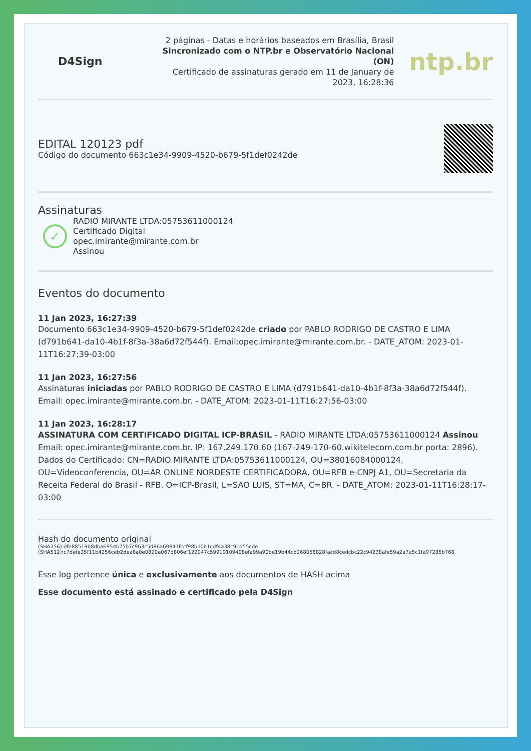D4Sign
2 páginas - Datas e horários baseados em Brasília, Brasil
Sincronizado com o NTP.br e Observatório Nacional (ON)
Certificado de assinaturas gerado em 11 de January de 2023, 16:28:36
ntp.br
EDITAL 120123 pdf
Código do documento 663c1e34-9909-4520-b679-5f1def0242de
Assinaturas
✓
RADIO MIRANTE LTDA:05753611000124
Certificado Digital
opec.imirante@mirante.com.br
Assinou
Eventos do documento
11 Jan 2023, 16:27:39
Documento 663c1e34-9909-4520-b679-5f1def0242de criado por PABLO RODRIGO DE CASTRO E LIMA (d791b641-da10-4b1f-8f3a-38a6d72f544f). Email:opec.imirante@mirante.com.br. - DATE_ATOM: 2023-01-11T16:27:39-03:00
11 Jan 2023, 16:27:56
Assinaturas iniciadas por PABLO RODRIGO DE CASTRO E LIMA (d791b641-da10-4b1f-8f3a-38a6d72f544f). Email: opec.imirante@mirante.com.br. - DATE_ATOM: 2023-01-11T16:27:56-03:00
11 Jan 2023, 16:28:17
ASSINATURA COM CERTIFICADO DIGITAL ICP-BRASIL - RADIO MIRANTE LTDA:05753611000124 Assinou Email: opec.imirante@mirante.com.br. IP: 167.249.170.60 (167-249-170-60.wikitelecom.com.br porta: 2896). Dados do Certificado: CN=RADIO MIRANTE LTDA:05753611000124, OU=38016084000124, OU=Videoconferencia, OU=AR ONLINE NORDESTE CERTIFICADORA, OU=RFB e-CNPJ A1, OU=Secretaria da Receita Federal do Brasil - RFB, O=ICP-Brasil, L=SAO LUIS, ST=MA, C=BR. - DATE_ATOM: 2023-01-11T16:28:17-03:00
Hash do documento original
(SHA256):dfe88519b8dba6954b75b7c963c5d86a69841fccf98bd0b1cdf4a38c91d55cde
(SHA512):c7defe35f11b4256ceb2dea6a0e0820a067d806ef122047c59919109408efa99a90be19b44cb268058828facd8cedcbc22c94238afe59a2a7a5c1fa97285b768
Esse log pertence única e exclusivamente aos documentos de HASH acima
Esse documento está assinado e certificado pela D4Sign